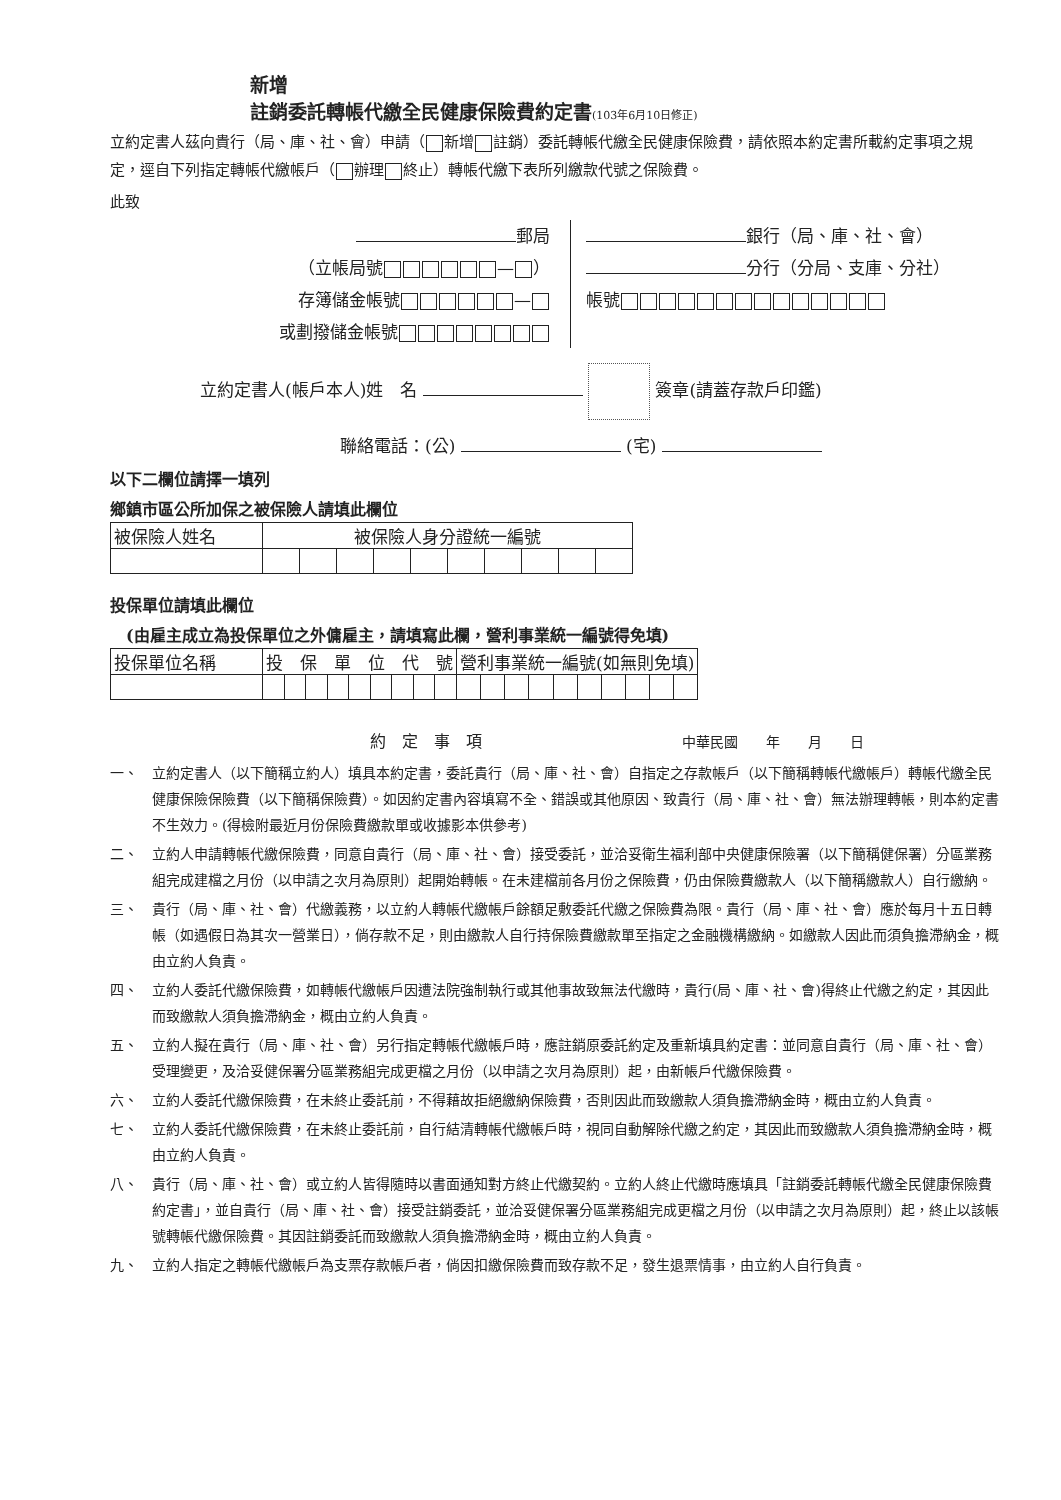新增
註銷委託轉帳代繳全民健康保險費約定書(103年6月10日修正)
立約定書人茲向貴行（局、庫、社、會）申請（ 新增 註銷）委託轉帳代繳全民健康保險費，請依照本約定書所載約定事項之規定，逕自下列指定轉帳代繳帳戶（ 辦理 終止）轉帳代繳下表所列繳款代號之保險費。
此致
郵局
（立帳局號 — ）
存簿儲金帳號 —
或劃撥儲金帳號
銀行（局、庫、社、會）
分行（分局、支庫、分社）
帳號
立約定書人(帳戶本人)姓　名 簽章(請蓋存款戶印鑑)
聯絡電話：(公) (宅)
以下二欄位請擇一填列
鄉鎮市區公所加保之被保險人請填此欄位
| 被保險人姓名 | 被保險人身分證統一編號 | | | | | | | | | |
投保單位請填此欄位
　(由雇主成立為投保單位之外傭雇主，請填寫此欄，營利事業統一編號得免填)
| 投保單位名稱 | 投 保 單 位 代 號 | | | | | | | | | 營利事業統一編號(如無則免填) | | | | | | | | | |
約　定　事　項 中華民國　　年　　月　　日
一、 立約定書人（以下簡稱立約人）填具本約定書，委託貴行（局、庫、社、會）自指定之存款帳戶（以下簡稱轉帳代繳帳戶）轉帳代繳全民健康保險保險費（以下簡稱保險費）。如因約定書內容填寫不全、錯誤或其他原因、致貴行（局、庫、社、會）無法辦理轉帳，則本約定書不生效力。(得檢附最近月份保險費繳款單或收據影本供參考)
二、 立約人申請轉帳代繳保險費，同意自貴行（局、庫、社、會）接受委託，並洽妥衛生福利部中央健康保險署（以下簡稱健保署）分區業務組完成建檔之月份（以申請之次月為原則）起開始轉帳。在未建檔前各月份之保險費，仍由保險費繳款人（以下簡稱繳款人）自行繳納。
三、 貴行（局、庫、社、會）代繳義務，以立約人轉帳代繳帳戶餘額足敷委託代繳之保險費為限。貴行（局、庫、社、會）應於每月十五日轉帳（如遇假日為其次一營業日），倘存款不足，則由繳款人自行持保險費繳款單至指定之金融機構繳納。如繳款人因此而須負擔滯納金，概由立約人負責。
四、 立約人委託代繳保險費，如轉帳代繳帳戶因遭法院強制執行或其他事故致無法代繳時，貴行(局、庫、社、會)得終止代繳之約定，其因此而致繳款人須負擔滯納金，概由立約人負責。
五、 立約人擬在貴行（局、庫、社、會）另行指定轉帳代繳帳戶時，應註銷原委託約定及重新填具約定書：並同意自貴行（局、庫、社、會）受理變更，及洽妥健保署分區業務組完成更檔之月份（以申請之次月為原則）起，由新帳戶代繳保險費。
六、 立約人委託代繳保險費，在未終止委託前，不得藉故拒絕繳納保險費，否則因此而致繳款人須負擔滯納金時，概由立約人負責。
七、 立約人委託代繳保險費，在未終止委託前，自行結清轉帳代繳帳戶時，視同自動解除代繳之約定，其因此而致繳款人須負擔滯納金時，概由立約人負責。
八、 貴行（局、庫、社、會）或立約人皆得隨時以書面通知對方終止代繳契約。立約人終止代繳時應填具「註銷委託轉帳代繳全民健康保險費約定書」，並自貴行（局、庫、社、會）接受註銷委託，並洽妥健保署分區業務組完成更檔之月份（以申請之次月為原則）起，終止以該帳號轉帳代繳保險費。其因註銷委託而致繳款人須負擔滯納金時，概由立約人負責。
九、 立約人指定之轉帳代繳帳戶為支票存款帳戶者，倘因扣繳保險費而致存款不足，發生退票情事，由立約人自行負責。